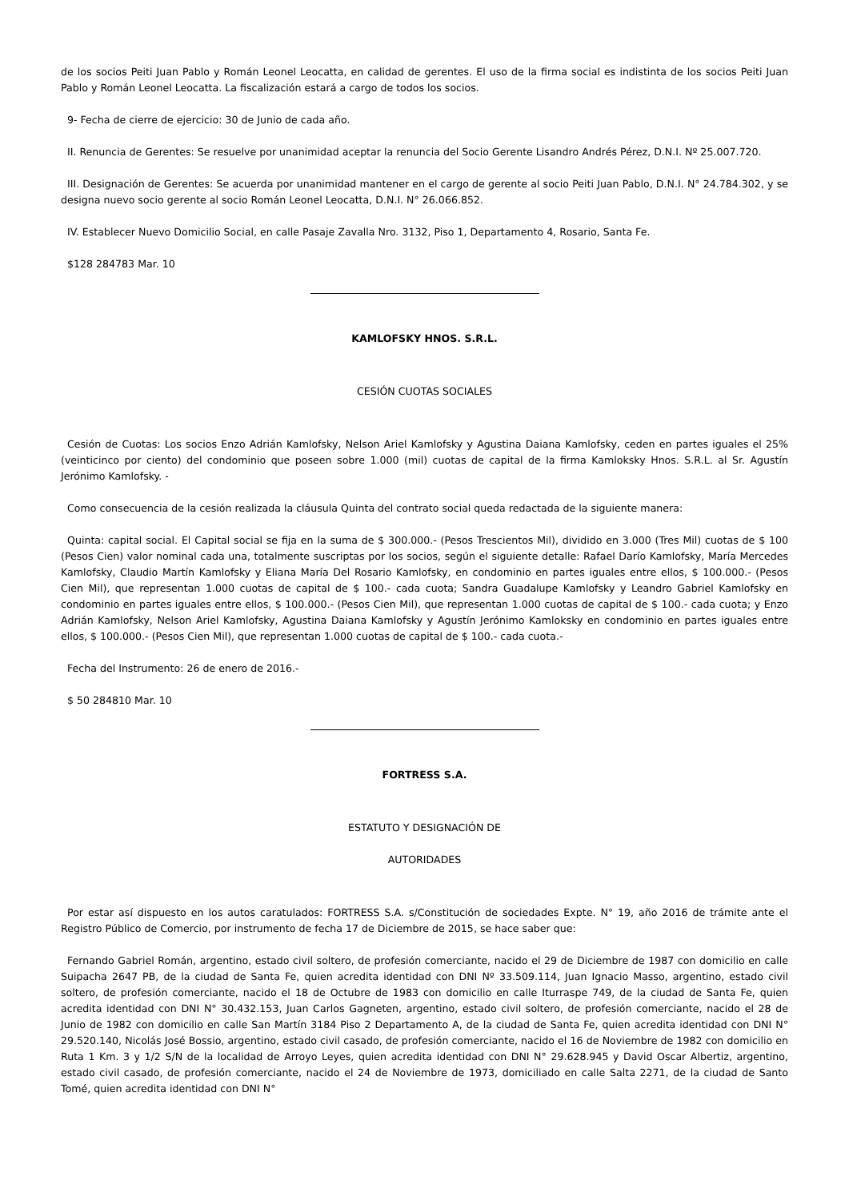de los socios Peiti Juan Pablo y Román Leonel Leocatta, en calidad de gerentes. El uso de la firma social es indistinta de los socios Peiti Juan Pablo y Román Leonel Leocatta. La fiscalización estará a cargo de todos los socios.
9- Fecha de cierre de ejercicio: 30 de Junio de cada año.
II. Renuncia de Gerentes: Se resuelve por unanimidad aceptar la renuncia del Socio Gerente Lisandro Andrés Pérez, D.N.I. Nº 25.007.720.
III. Designación de Gerentes: Se acuerda por unanimidad mantener en el cargo de gerente al socio Peiti Juan Pablo, D.N.I. N° 24.784.302, y se designa nuevo socio gerente al socio Román Leonel Leocatta, D.N.I. N° 26.066.852.
IV. Establecer Nuevo Domicilio Social, en calle Pasaje Zavalla Nro. 3132, Piso 1, Departamento 4, Rosario, Santa Fe.
$128 284783 Mar. 10
KAMLOFSKY HNOS. S.R.L.
CESIÓN CUOTAS SOCIALES
Cesión de Cuotas: Los socios Enzo Adrián Kamlofsky, Nelson Ariel Kamlofsky y Agustina Daiana Kamlofsky, ceden en partes iguales el 25% (veinticinco por ciento) del condominio que poseen sobre 1.000 (mil) cuotas de capital de la firma Kamloksky Hnos. S.R.L. al Sr. Agustín Jerónimo Kamlofsky. -
Como consecuencia de la cesión realizada la cláusula Quinta del contrato social queda redactada de la siguiente manera:
Quinta: capital social. El Capital social se fija en la suma de $ 300.000.- (Pesos Trescientos Mil), dividido en 3.000 (Tres Mil) cuotas de $ 100 (Pesos Cien) valor nominal cada una, totalmente suscriptas por los socios, según el siguiente detalle: Rafael Darío Kamlofsky, María Mercedes Kamlofsky, Claudio Martín Kamlofsky y Eliana María Del Rosario Kamlofsky, en condominio en partes iguales entre ellos, $ 100.000.- (Pesos Cien Mil), que representan 1.000 cuotas de capital de $ 100.- cada cuota; Sandra Guadalupe Kamlofsky y Leandro Gabriel Kamlofsky en condominio en partes iguales entre ellos, $ 100.000.- (Pesos Cien Mil), que representan 1.000 cuotas de capital de $ 100.- cada cuota; y Enzo Adrián Kamlofsky, Nelson Ariel Kamlofsky, Agustina Daiana Kamlofsky y Agustín Jerónimo Kamloksky en condominio en partes iguales entre ellos, $ 100.000.- (Pesos Cien Mil), que representan 1.000 cuotas de capital de $ 100.- cada cuota.-
Fecha del Instrumento: 26 de enero de 2016.-
$ 50 284810 Mar. 10
FORTRESS S.A.
ESTATUTO Y DESIGNACIÓN DE
AUTORIDADES
Por estar así dispuesto en los autos caratulados: FORTRESS S.A. s/Constitución de sociedades Expte. N° 19, año 2016 de trámite ante el Registro Público de Comercio, por instrumento de fecha 17 de Diciembre de 2015, se hace saber que:
Fernando Gabriel Román, argentino, estado civil soltero, de profesión comerciante, nacido el 29 de Diciembre de 1987 con domicilio en calle Suipacha 2647 PB, de la ciudad de Santa Fe, quien acredita identidad con DNI Nº 33.509.114, Juan Ignacio Masso, argentino, estado civil soltero, de profesión comerciante, nacido el 18 de Octubre de 1983 con domicilio en calle Iturraspe 749, de la ciudad de Santa Fe, quien acredita identidad con DNI N° 30.432.153, Juan Carlos Gagneten, argentino, estado civil soltero, de profesión comerciante, nacido el 28 de Junio de 1982 con domicilio en calle San Martín 3184 Piso 2 Departamento A, de la ciudad de Santa Fe, quien acredita identidad con DNI N° 29.520.140, Nicolás José Bossio, argentino, estado civil casado, de profesión comerciante, nacido el 16 de Noviembre de 1982 con domicilio en Ruta 1 Km. 3 y 1/2 S/N de la localidad de Arroyo Leyes, quien acredita identidad con DNI N° 29.628.945 y David Oscar Albertiz, argentino, estado civil casado, de profesión comerciante, nacido el 24 de Noviembre de 1973, domiciliado en calle Salta 2271, de la ciudad de Santo Tomé, quien acredita identidad con DNI N°